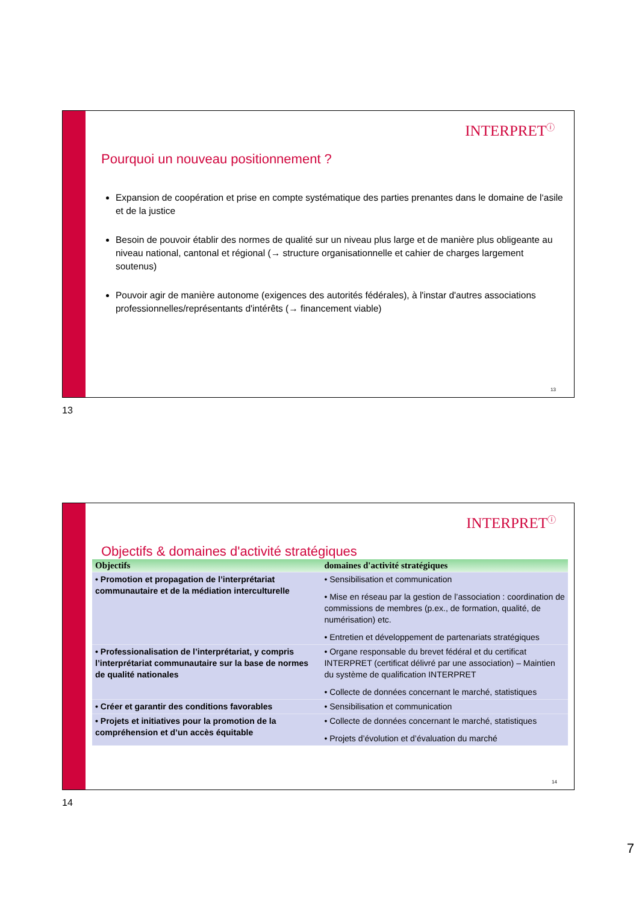INTERPRET<sup>ⓘ</sup>
Pourquoi un nouveau positionnement ?
Expansion de coopération et prise en compte systématique des parties prenantes dans le domaine de l‘asile et de la justice
Besoin de pouvoir établir des normes de qualité sur un niveau plus large et de manière plus obligeante au niveau national, cantonal et régional (→ structure organisationnelle et cahier de charges largement soutenus)
Pouvoir agir de manière autonome (exigences des autorités fédérales), à l'instar d'autres associations professionnelles/représentants d'intérêts (→ financement viable)
13
13
INTERPRET<sup>ⓘ</sup>
Objectifs & domaines d'activité stratégiques
| Objectifs | domaines d'activité stratégiques |
| --- | --- |
| • Promotion et propagation de l’interprétariat communautaire et de la médiation interculturelle | • Sensibilisation et communication • Mise en réseau par la gestion de l’association : coordination de commissions de membres (p.ex., de formation, qualité, de numérisation) etc. • Entretien et développement de partenariats stratégiques |
| • Professionalisation de l’interprétariat, y compris l’interprétariat communautaire sur la base de normes de qualité nationales | • Organe responsable du brevet fédéral et du certificat INTERPRET (certificat délivré par une association) – Maintien du système de qualification INTERPRET • Collecte de données concernant le marché, statistiques |
| • Créer et garantir des conditions favorables | • Sensibilisation et communication |
| • Projets et initiatives pour la promotion de la compréhension et d’un accès équitable | • Collecte de données concernant le marché, statistiques • Projets d’évolution et d’évaluation du marché |
14
14
7